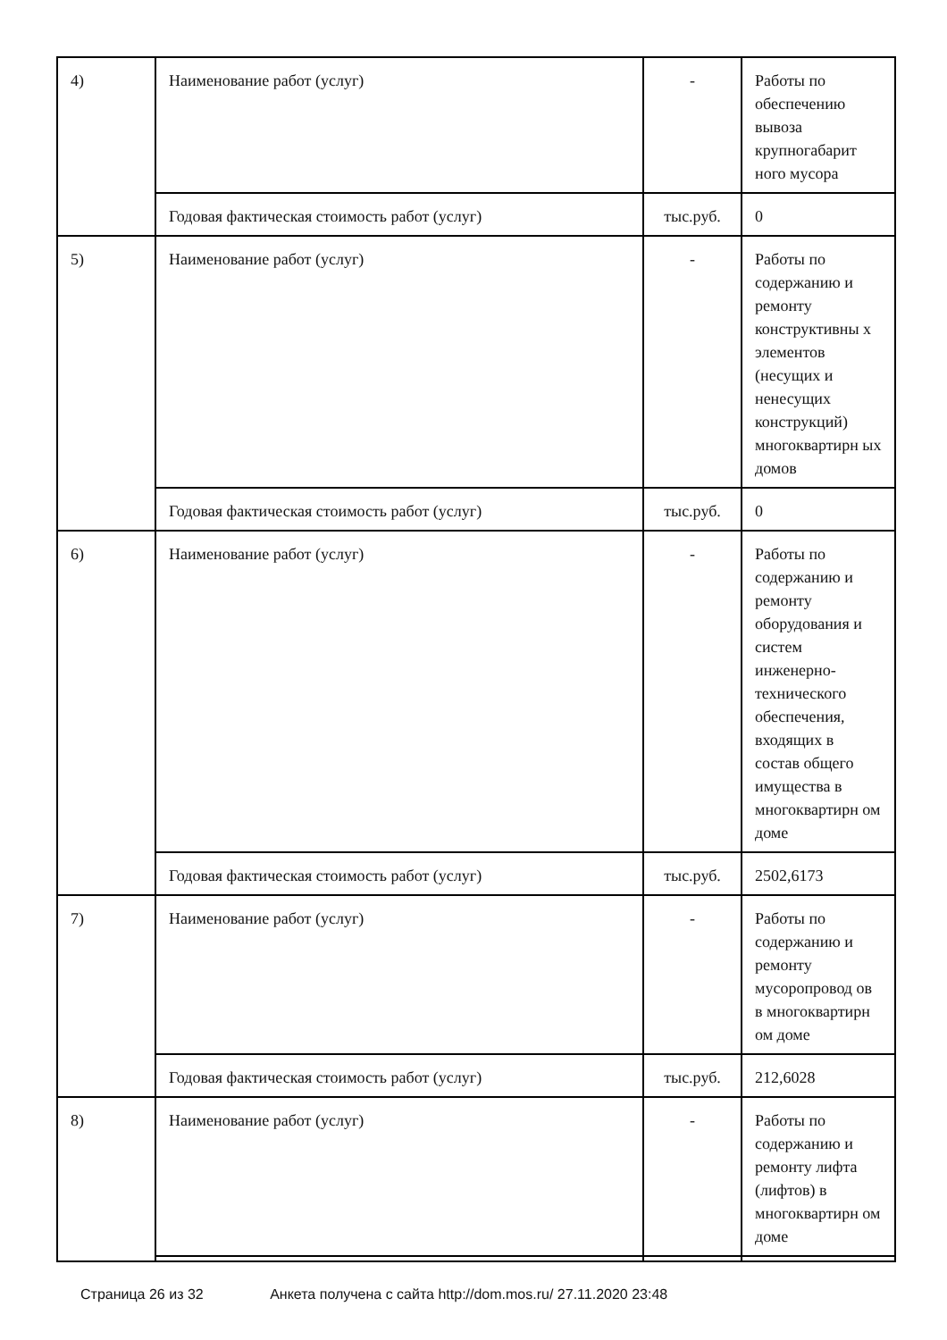| 4) | Наименование работ (услуг) | - | Работы по обеспечению вывоза крупногабарит ного мусора |
| | Годовая фактическая стоимость работ (услуг) | тыс.руб. | 0 |
| 5) | Наименование работ (услуг) | - | Работы по содержанию и ремонту конструктивны х элементов (несущих и ненесущих конструкций) многоквартирн ых домов |
| | Годовая фактическая стоимость работ (услуг) | тыс.руб. | 0 |
| 6) | Наименование работ (услуг) | - | Работы по содержанию и ремонту оборудования и систем инженерно-технического обеспечения, входящих в состав общего имущества в многоквартирн ом доме |
| | Годовая фактическая стоимость работ (услуг) | тыс.руб. | 2502,6173 |
| 7) | Наименование работ (услуг) | - | Работы по содержанию и ремонту мусоропровод ов в многоквартирн ом доме |
| | Годовая фактическая стоимость работ (услуг) | тыс.руб. | 212,6028 |
| 8) | Наименование работ (услуг) | - | Работы по содержанию и ремонту лифта (лифтов) в многоквартирн ом доме |
Страница 26 из 32 Анкета получена с сайта http://dom.mos.ru/ 27.11.2020 23:48